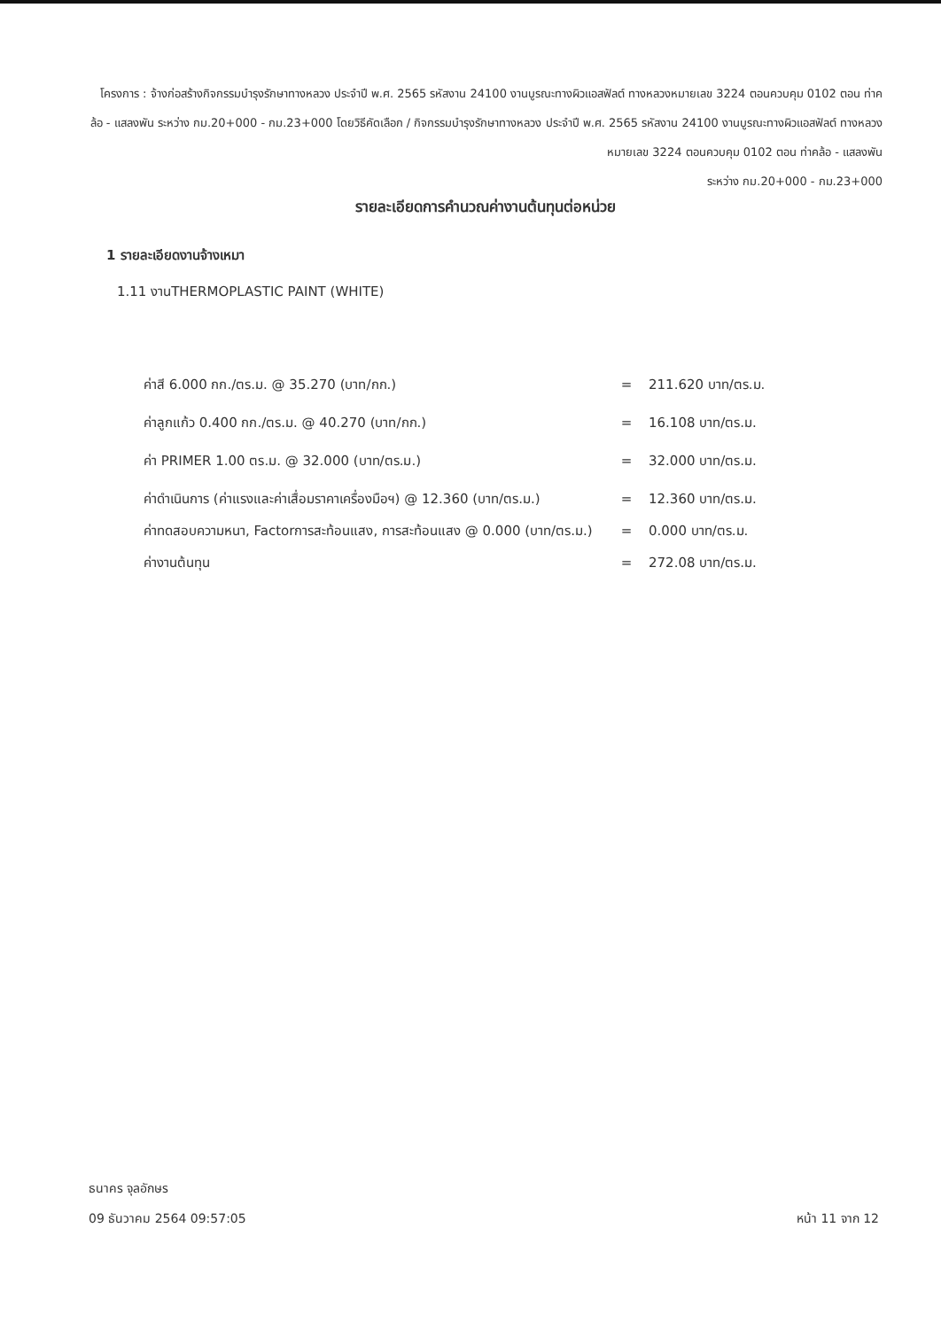โครงการ : จ้างก่อสร้างกิจกรรมบำรุงรักษาทางหลวง ประจำปี พ.ศ. 2565 รหัสงาน 24100 งานบูรณะทางผิวแอสฟัลต์ ทางหลวงหมายเลข 3224 ตอนควบคุม 0102 ตอน ท่าคล้อ - แสลงพัน ระหว่าง กม.20+000 - กม.23+000 โดยวิธีคัดเลือก / กิจกรรมบำรุงรักษาทางหลวง ประจำปี พ.ศ. 2565 รหัสงาน 24100 งานบูรณะทางผิวแอสฟัลต์ ทางหลวงหมายเลข 3224 ตอนควบคุม 0102 ตอน ท่าคล้อ - แสลงพัน
ระหว่าง กม.20+000 - กม.23+000
รายละเอียดการคำนวณค่างานต้นทุนต่อหน่วย
1 รายละเอียดงานจ้างเหมา
1.11 งานTHERMOPLASTIC PAINT (WHITE)
| ค่าสี 6.000 กก./ตร.ม. @ 35.270 (บาท/กก.) | = | 211.620 บาท/ตร.ม. |
| ค่าลูกแก้ว 0.400 กก./ตร.ม. @ 40.270 (บาท/กก.) | = | 16.108 บาท/ตร.ม. |
| ค่า PRIMER 1.00 ตร.ม. @ 32.000 (บาท/ตร.ม.) | = | 32.000 บาท/ตร.ม. |
| ค่าดำเนินการ (ค่าแรงและค่าเสื่อมราคาเครื่องมือฯ) @ 12.360 (บาท/ตร.ม.) | = | 12.360 บาท/ตร.ม. |
| ค่าทดสอบความหนา, Factorการสะท้อนแสง, การสะท้อนแสง @ 0.000 (บาท/ตร.ม.) | = | 0.000 บาท/ตร.ม. |
| ค่างานต้นทุน | = | 272.08 บาท/ตร.ม. |
ธนาคร จุลอักษร
09 ธันวาคม 2564 09:57:05
หน้า 11 จาก 12